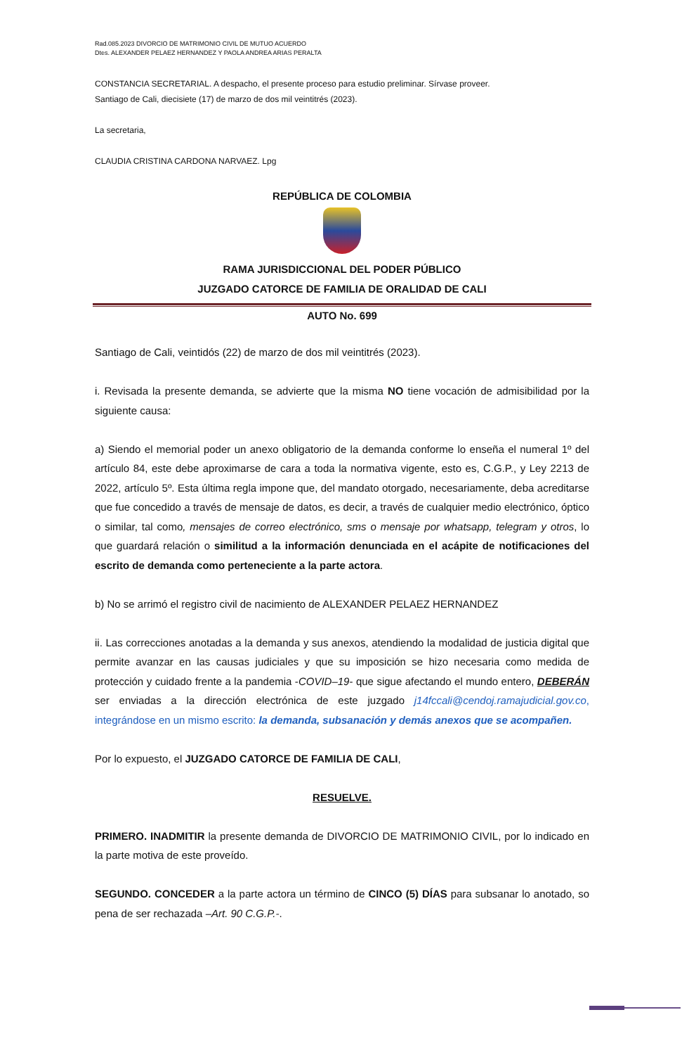Rad.085.2023 DIVORCIO DE MATRIMONIO CIVIL DE MUTUO ACUERDO
Dtes. ALEXANDER PELAEZ HERNANDEZ Y PAOLA ANDREA ARIAS PERALTA
CONSTANCIA SECRETARIAL. A despacho, el presente proceso para estudio preliminar. Sírvase proveer.
Santiago de Cali, diecisiete (17) de marzo de dos mil veintitrés (2023).
La secretaria,
CLAUDIA CRISTINA CARDONA NARVAEZ. Lpg
REPÚBLICA DE COLOMBIA
RAMA JURISDICCIONAL DEL PODER PÚBLICO
JUZGADO CATORCE DE FAMILIA DE ORALIDAD DE CALI
AUTO No. 699
Santiago de Cali, veintidós (22) de marzo de dos mil veintitrés (2023).
i. Revisada la presente demanda, se advierte que la misma NO tiene vocación de admisibilidad por la siguiente causa:
a) Siendo el memorial poder un anexo obligatorio de la demanda conforme lo enseña el numeral 1º del artículo 84, este debe aproximarse de cara a toda la normativa vigente, esto es, C.G.P., y Ley 2213 de 2022, artículo 5º. Esta última regla impone que, del mandato otorgado, necesariamente, deba acreditarse que fue concedido a través de mensaje de datos, es decir, a través de cualquier medio electrónico, óptico o similar, tal como, mensajes de correo electrónico, sms o mensaje por whatsapp, telegram y otros, lo que guardará relación o similitud a la información denunciada en el acápite de notificaciones del escrito de demanda como perteneciente a la parte actora.
b) No se arrimó el registro civil de nacimiento de ALEXANDER PELAEZ HERNANDEZ
ii. Las correcciones anotadas a la demanda y sus anexos, atendiendo la modalidad de justicia digital que permite avanzar en las causas judiciales y que su imposición se hizo necesaria como medida de protección y cuidado frente a la pandemia -COVID–19- que sigue afectando el mundo entero, DEBERÁN ser enviadas a la dirección electrónica de este juzgado j14fccali@cendoj.ramajudicial.gov.co, integrándose en un mismo escrito: la demanda, subsanación y demás anexos que se acompañen.
Por lo expuesto, el JUZGADO CATORCE DE FAMILIA DE CALI,
RESUELVE.
PRIMERO. INADMITIR la presente demanda de DIVORCIO DE MATRIMONIO CIVIL, por lo indicado en la parte motiva de este proveído.
SEGUNDO. CONCEDER a la parte actora un término de CINCO (5) DÍAS para subsanar lo anotado, so pena de ser rechazada –Art. 90 C.G.P.-.